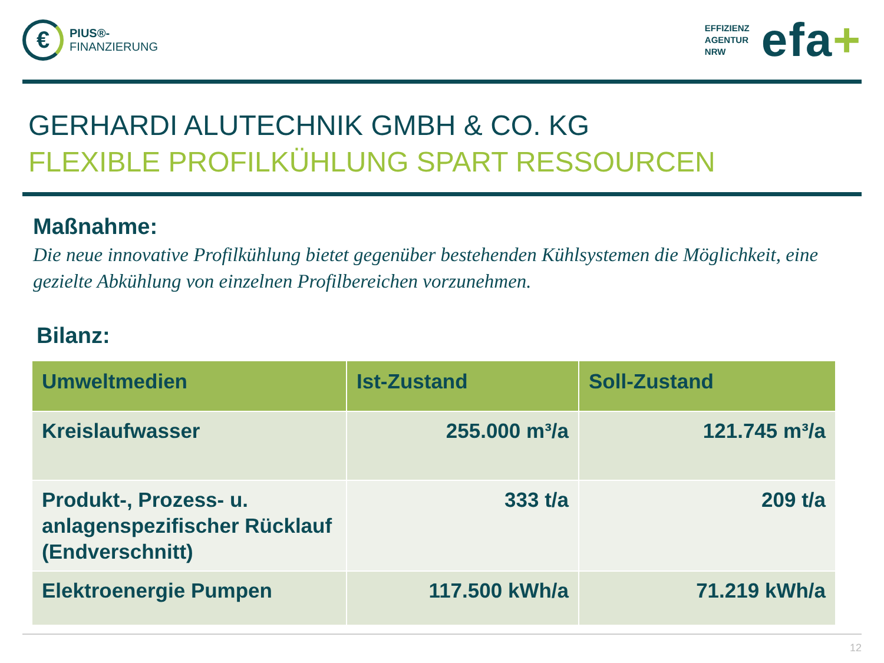€
PIUS®-
FINANZIERUNG
EFFIZIENZ
AGENTUR
NRW efa+
GERHARDI ALUTECHNIK GMBH & CO. KG
FLEXIBLE PROFILKÜHLUNG SPART RESSOURCEN
Maßnahme:
Die neue innovative Profilkühlung bietet gegenüber bestehenden Kühlsystemen die Möglichkeit, eine gezielte Abkühlung von einzelnen Profilbereichen vorzunehmen.
Bilanz:
| Umweltmedien | Ist-Zustand | Soll-Zustand |
| --- | --- | --- |
| Kreislaufwasser | 255.000 m³/a | 121.745 m³/a |
| Produkt-, Prozess- u. anlagenspezifischer Rücklauf (Endverschnitt) | 333 t/a | 209 t/a |
| Elektroenergie Pumpen | 117.500 kWh/a | 71.219 kWh/a |
12